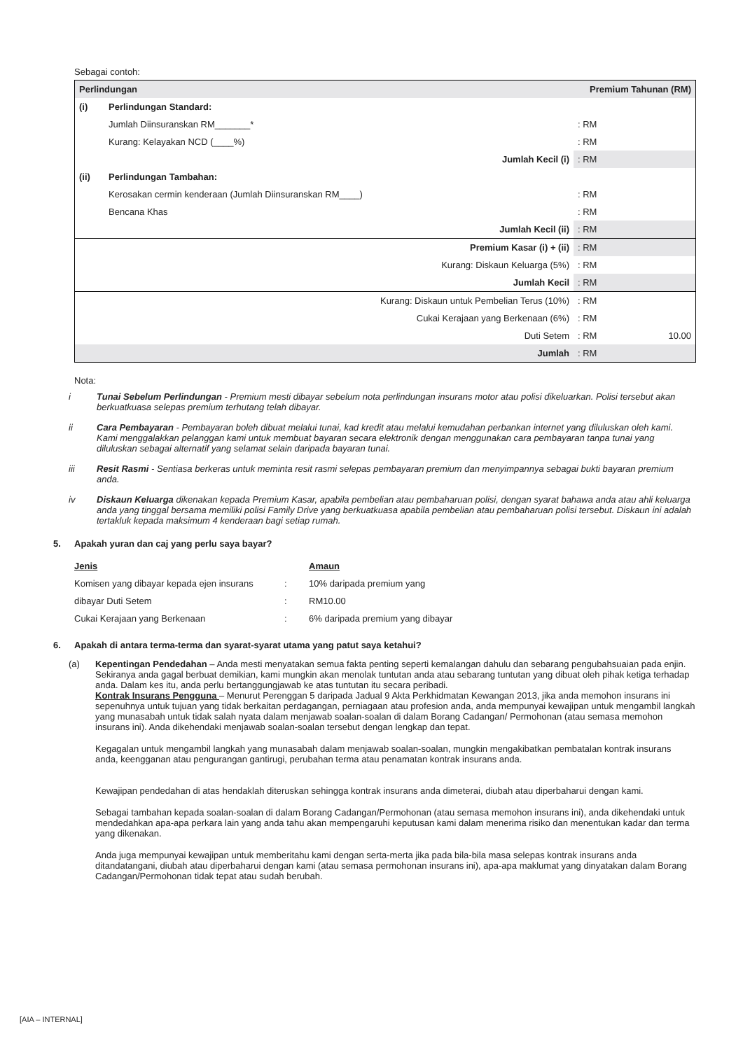Sebagai contoh:
| Perlindungan | | Premium Tahunan (RM) | |
| (i) | Perlindungan Standard: | | |
| | Jumlah Diinsuranskan RM_______* | : RM | |
| | Kurang: Kelayakan NCD (____%) | : RM | |
| | Jumlah Kecil (i) | : RM | |
| (ii) | Perlindungan Tambahan: | | |
| | Kerosakan cermin kenderaan (Jumlah Diinsuranskan RM____) | : RM | |
| | Bencana Khas | : RM | |
| | Jumlah Kecil (ii) | : RM | |
| | Premium Kasar (i) + (ii) | : RM | |
| | Kurang: Diskaun Keluarga (5%) | : RM | |
| | Jumlah Kecil | : RM | |
| | Kurang: Diskaun untuk Pembelian Terus (10%) | : RM | |
| | Cukai Kerajaan yang Berkenaan (6%) | : RM | |
| | Duti Setem | : RM | 10.00 |
| | Jumlah | : RM | |
Nota:
i Tunai Sebelum Perlindungan - Premium mesti dibayar sebelum nota perlindungan insurans motor atau polisi dikeluarkan. Polisi tersebut akan berkuatkuasa selepas premium terhutang telah dibayar.
ii Cara Pembayaran - Pembayaran boleh dibuat melalui tunai, kad kredit atau melalui kemudahan perbankan internet yang diluluskan oleh kami. Kami menggalakkan pelanggan kami untuk membuat bayaran secara elektronik dengan menggunakan cara pembayaran tanpa tunai yang diluluskan sebagai alternatif yang selamat selain daripada bayaran tunai.
iii Resit Rasmi - Sentiasa berkeras untuk meminta resit rasmi selepas pembayaran premium dan menyimpannya sebagai bukti bayaran premium anda.
iv Diskaun Keluarga dikenakan kepada Premium Kasar, apabila pembelian atau pembaharuan polisi, dengan syarat bahawa anda atau ahli keluarga anda yang tinggal bersama memiliki polisi Family Drive yang berkuatkuasa apabila pembelian atau pembaharuan polisi tersebut. Diskaun ini adalah tertakluk kepada maksimum 4 kenderaan bagi setiap rumah.
5. Apakah yuran dan caj yang perlu saya bayar?
| Jenis | | Amaun |
| Komisen yang dibayar kepada ejen insurans | : | 10% daripada premium yang |
| dibayar Duti Setem | : | RM10.00 |
| Cukai Kerajaan yang Berkenaan | : | 6% daripada premium yang dibayar |
6. Apakah di antara terma-terma dan syarat-syarat utama yang patut saya ketahui?
(a) Kepentingan Pendedahan – Anda mesti menyatakan semua fakta penting seperti kemalangan dahulu dan sebarang pengubahsuaian pada enjin. Sekiranya anda gagal berbuat demikian, kami mungkin akan menolak tuntutan anda atau sebarang tuntutan yang dibuat oleh pihak ketiga terhadap anda. Dalam kes itu, anda perlu bertanggungjawab ke atas tuntutan itu secara peribadi.
Kontrak Insurans Pengguna – Menurut Perenggan 5 daripada Jadual 9 Akta Perkhidmatan Kewangan 2013, jika anda memohon insurans ini sepenuhnya untuk tujuan yang tidak berkaitan perdagangan, perniagaan atau profesion anda, anda mempunyai kewajipan untuk mengambil langkah yang munasabah untuk tidak salah nyata dalam menjawab soalan-soalan di dalam Borang Cadangan/ Permohonan (atau semasa memohon insurans ini). Anda dikehendaki menjawab soalan-soalan tersebut dengan lengkap dan tepat.
Kegagalan untuk mengambil langkah yang munasabah dalam menjawab soalan-soalan, mungkin mengakibatkan pembatalan kontrak insurans anda, keengganan atau pengurangan gantirugi, perubahan terma atau penamatan kontrak insurans anda.
Kewajipan pendedahan di atas hendaklah diteruskan sehingga kontrak insurans anda dimeterai, diubah atau diperbaharui dengan kami.
Sebagai tambahan kepada soalan-soalan di dalam Borang Cadangan/Permohonan (atau semasa memohon insurans ini), anda dikehendaki untuk mendedahkan apa-apa perkara lain yang anda tahu akan mempengaruhi keputusan kami dalam menerima risiko dan menentukan kadar dan terma yang dikenakan.
Anda juga mempunyai kewajipan untuk memberitahu kami dengan serta-merta jika pada bila-bila masa selepas kontrak insurans anda ditandatangani, diubah atau diperbaharui dengan kami (atau semasa permohonan insurans ini), apa-apa maklumat yang dinyatakan dalam Borang Cadangan/Permohonan tidak tepat atau sudah berubah.
[AIA – INTERNAL]